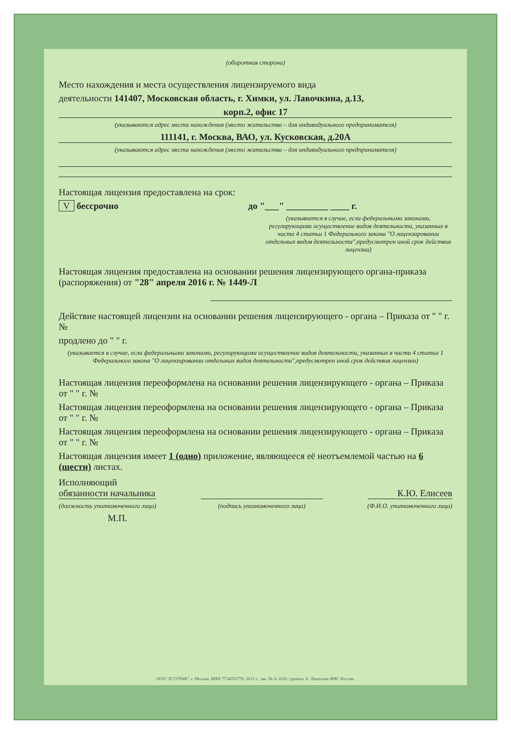(оборотная сторона)
Место нахождения и места осуществления лицензируемого вида
деятельности 141407, Московская область, г. Химки, ул. Лавочкина, д.13,
корп.2, офис 17
(указываются адрес места нахождения (место жительства – для индивидуального предпринимателя)
111141, г. Москва, ВАО, ул. Кусковская, д.20А
(указываются адрес места нахождения (место жительства – для индивидуального предпринимателя)
Настоящая лицензия предоставлена на срок:
V бессрочно до "___" _________ ____ г.
(указывается в случае, если федеральными законами, регулирующими осуществление видов деятельности, указанных в части 4 статьи 1 Федерального закона "О лицензировании отдельных видов деятельности",предусмотрен иной срок действия лицензии)
Настоящая лицензия предоставлена на основании решения лицензирующего органа-приказа (распоряжения) от "28" апреля 2016 г. № 1449-Л
Действие настоящей лицензии на основании решения лицензирующего - органа – Приказа от " " г. №
продлено до " " г.
(указывается в случае, если федеральными законами, регулирующими осуществление видов деятельности, указанных в части 4 статьи 1 Федерального закона "О лицензировании отдельных видов деятельности",предусмотрен иной срок действия лицензии)
Настоящая лицензия переоформлена на основании решения лицензирующего - органа – Приказа от " " г. №
Настоящая лицензия переоформлена на основании решения лицензирующего - органа – Приказа от " " г. №
Настоящая лицензия переоформлена на основании решения лицензирующего - органа – Приказа от " " г. №
Настоящая лицензия имеет 1 (одно) приложение, являющееся её неотъемлемой частью на 6 (шести) листах.
Исполняющий
обязанности начальника
(должность уполномоченного лица)
(подпись уполномоченного лица)
К.Ю. Елисеев
(Ф.И.О. уполномоченного лица)
М.П.
ООО "Н.Т.ГРАФ", г. Москва, ИНН 7734032778, 2012 г., зак. № А 1630, уровень А. Лицензия ФНС России.